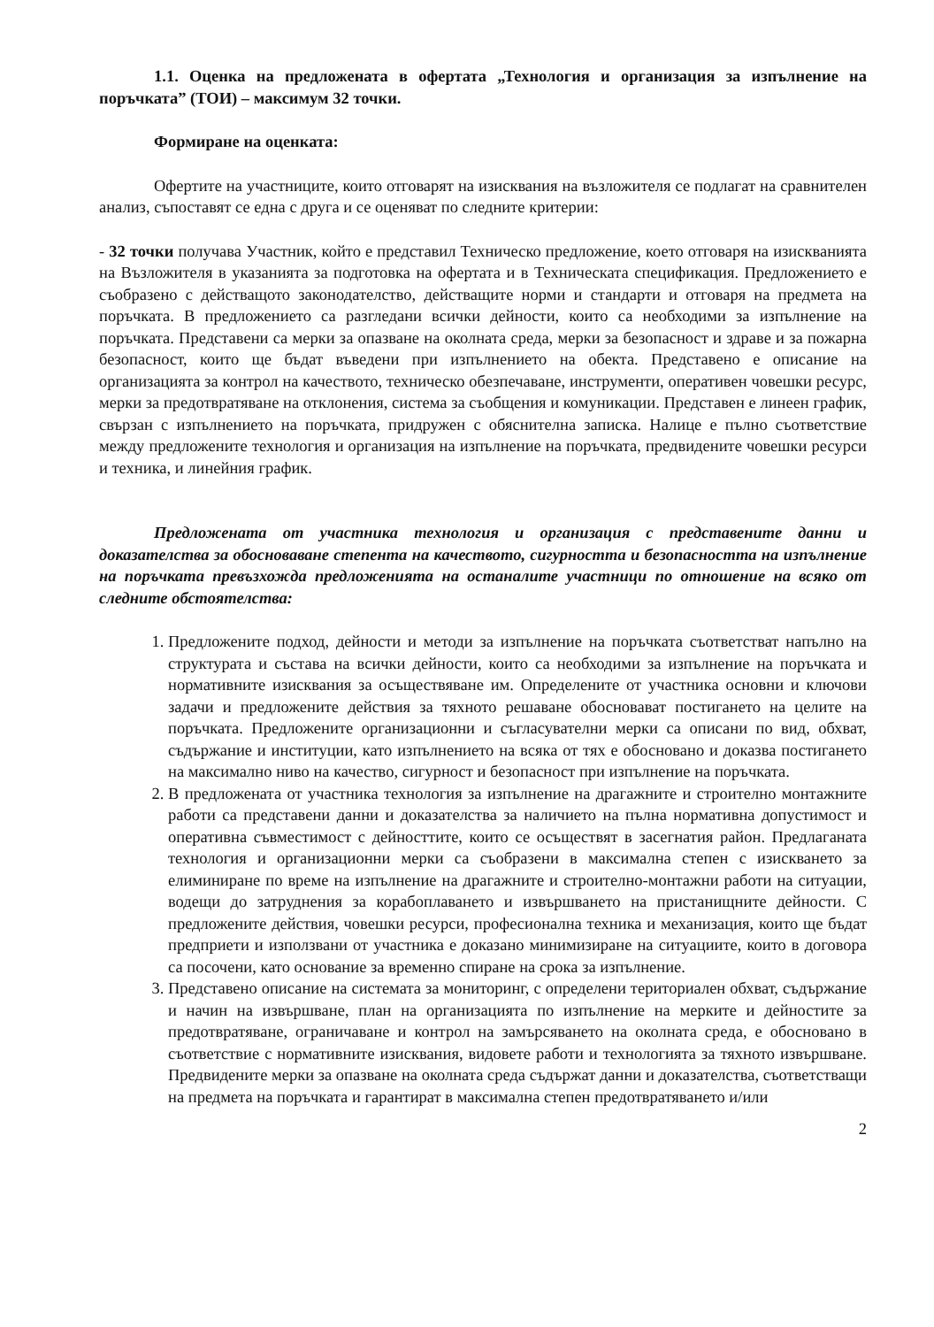1.1. Оценка на предложената в офертата „Технология и организация за изпълнение на поръчката” (ТОИ) – максимум 32 точки.
Формиране на оценката:
Офертите на участниците, които отговарят на изисквания на възложителя се подлагат на сравнителен анализ, съпоставят се една с друга и се оценяват по следните критерии:
- 32 точки получава Участник, който е представил Техническо предложение, което отговаря на изискванията на Възложителя в указанията за подготовка на офертата и в Техническата спецификация. Предложението е съобразено с действащото законодателство, действащите норми и стандарти и отговаря на предмета на поръчката. В предложението са разгледани всички дейности, които са необходими за изпълнение на поръчката. Представени са мерки за опазване на околната среда, мерки за безопасност и здраве и за пожарна безопасност, които ще бъдат въведени при изпълнението на обекта. Представено е описание на организацията за контрол на качеството, техническо обезпечаване, инструменти, оперативен човешки ресурс, мерки за предотвратяване на отклонения, система за съобщения и комуникации. Представен е линеен график, свързан с изпълнението на поръчката, придружен с обяснителна записка. Налице е пълно съответствие между предложените технология и организация на изпълнение на поръчката, предвидените човешки ресурси и техника, и линейния график.
Предложената от участника технология и организация с представените данни и доказателства за обосноваване степента на качеството, сигурността и безопасността на изпълнение на поръчката превъзхожда предложенията на останалите участници по отношение на всяко от следните обстоятелства:
1. Предложените подход, дейности и методи за изпълнение на поръчката съответстват напълно на структурата и състава на всички дейности, които са необходими за изпълнение на поръчката и нормативните изисквания за осъществяване им. Определените от участника основни и ключови задачи и предложените действия за тяхното решаване обосновават постигането на целите на поръчката. Предложените организационни и съгласувателни мерки са описани по вид, обхват, съдържание и институции, като изпълнението на всяка от тях е обосновано и доказва постигането на максимално ниво на качество, сигурност и безопасност при изпълнение на поръчката.
2. В предложената от участника технология за изпълнение на драгажните и строително монтажните работи са представени данни и доказателства за наличието на пълна нормативна допустимост и оперативна съвместимост с дейносттите, които се осъществят в засегнатия район. Предлаганата технология и организационни мерки са съобразени в максимална степен с изискването за елиминиране по време на изпълнение на драгажните и строително-монтажни работи на ситуации, водещи до затруднения за корабоплаването и извършването на пристанищните дейности. С предложените действия, човешки ресурси, професионална техника и механизация, които ще бъдат предприети и използвани от участника е доказано минимизиране на ситуациите, които в договора са посочени, като основание за временно спиране на срока за изпълнение.
3. Представено описание на системата за мониторинг, с определени териториален обхват, съдържание и начин на извършване, план на организацията по изпълнение на мерките и дейностите за предотвратяване, ограничаване и контрол на замърсяването на околната среда, е обосновано в съответствие с нормативните изисквания, видовете работи и технологията за тяхното извършване. Предвидените мерки за опазване на околната среда съдържат данни и доказателства, съответстващи на предмета на поръчката и гарантират в максимална степен предотвратяването и/или
2